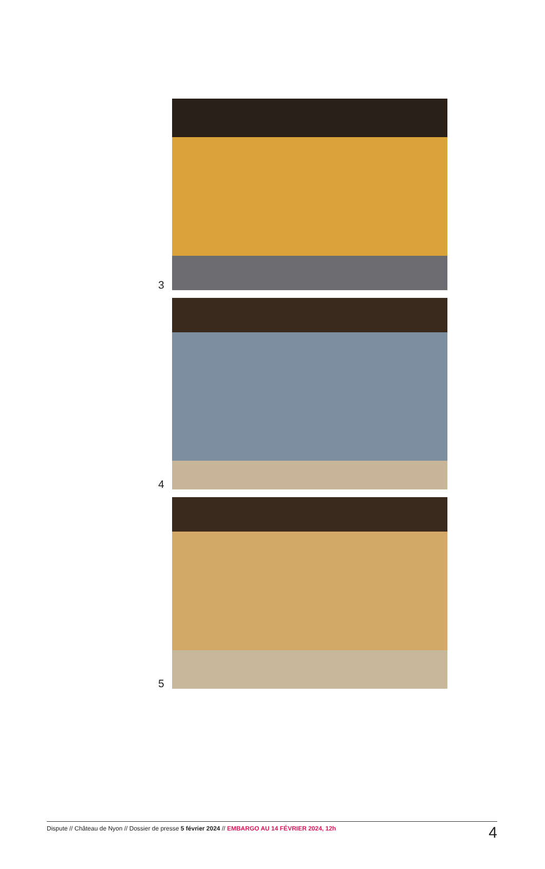3
4
5
Dispute // Château de Nyon // Dossier de presse 5 février 2024 // EMBARGO AU 14 FÉVRIER 2024, 12h 4